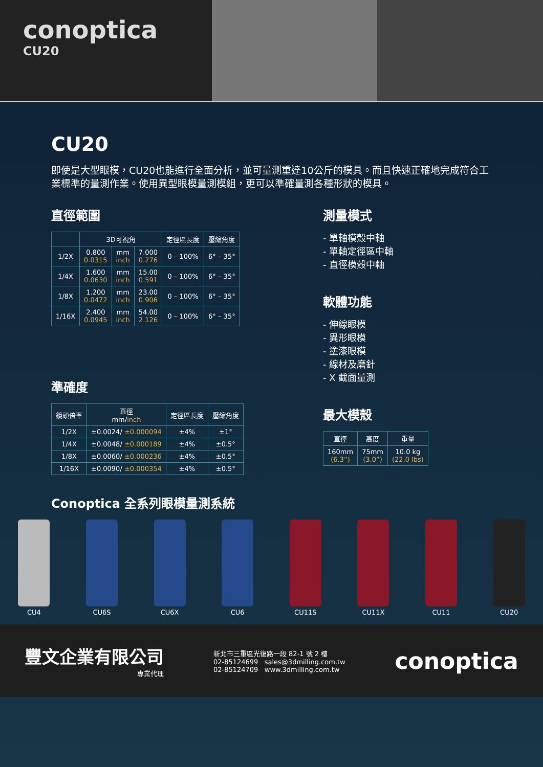conoptica
CU20
CU20
即使是大型眼模，CU20也能進行全面分析，並可量測重達10公斤的模具。而且快速正確地完成符合工業標準的量測作業。使用異型眼模量測模組，更可以準確量測各種形狀的模具。
直徑範圍
| | 3D可視角 | | | 定徑區長度 | 壓縮角度 |
| --- | --- | --- | --- | --- | --- |
| 1/2X | 0.800 0.0315 | mm inch | 7.000 0.276 | 0 – 100% | 6° – 35° |
| 1/4X | 1.600 0.0630 | mm inch | 15.00 0.591 | 0 – 100% | 6° – 35° |
| 1/8X | 1.200 0.0472 | mm inch | 23.00 0.906 | 0 – 100% | 6° – 35° |
| 1/16X | 2.400 0.0945 | mm inch | 54.00 2.126 | 0 – 100% | 6° – 35° |
準確度
| 鏡頭倍率 | 直徑 mm/ inch | 定徑區長度 | 壓縮角度 |
| --- | --- | --- | --- |
| 1/2X | ±0.0024/ ±0.000094 | ±4% | ±1° |
| 1/4X | ±0.0048/ ±0.000189 | ±4% | ±0.5° |
| 1/8X | ±0.0060/ ±0.000236 | ±4% | ±0.5° |
| 1/16X | ±0.0090/ ±0.000354 | ±4% | ±0.5° |
測量模式
- 單軸模殼中軸
- 單軸定徑區中軸
- 直徑模殼中軸
軟體功能
- 伸線眼模
- 異形眼模
- 塗漆眼模
- 線材及磨針
- X 截面量測
最大模殼
| 直徑 | 高度 | 重量 |
| --- | --- | --- |
| 160mm (6.3”) | 75mm (3.0”) | 10.0 kg (22.0 lbs) |
Conoptica 全系列眼模量測系統
CU4 CU6S CU6X CU6 CU11S CU11X CU11 CU20
豐文企業有限公司
專業代理
新北市三重區光復路一段 82-1 號 2 樓
02-85124699 sales@3dmilling.com.tw
02-85124709 www.3dmilling.com.tw
conoptica